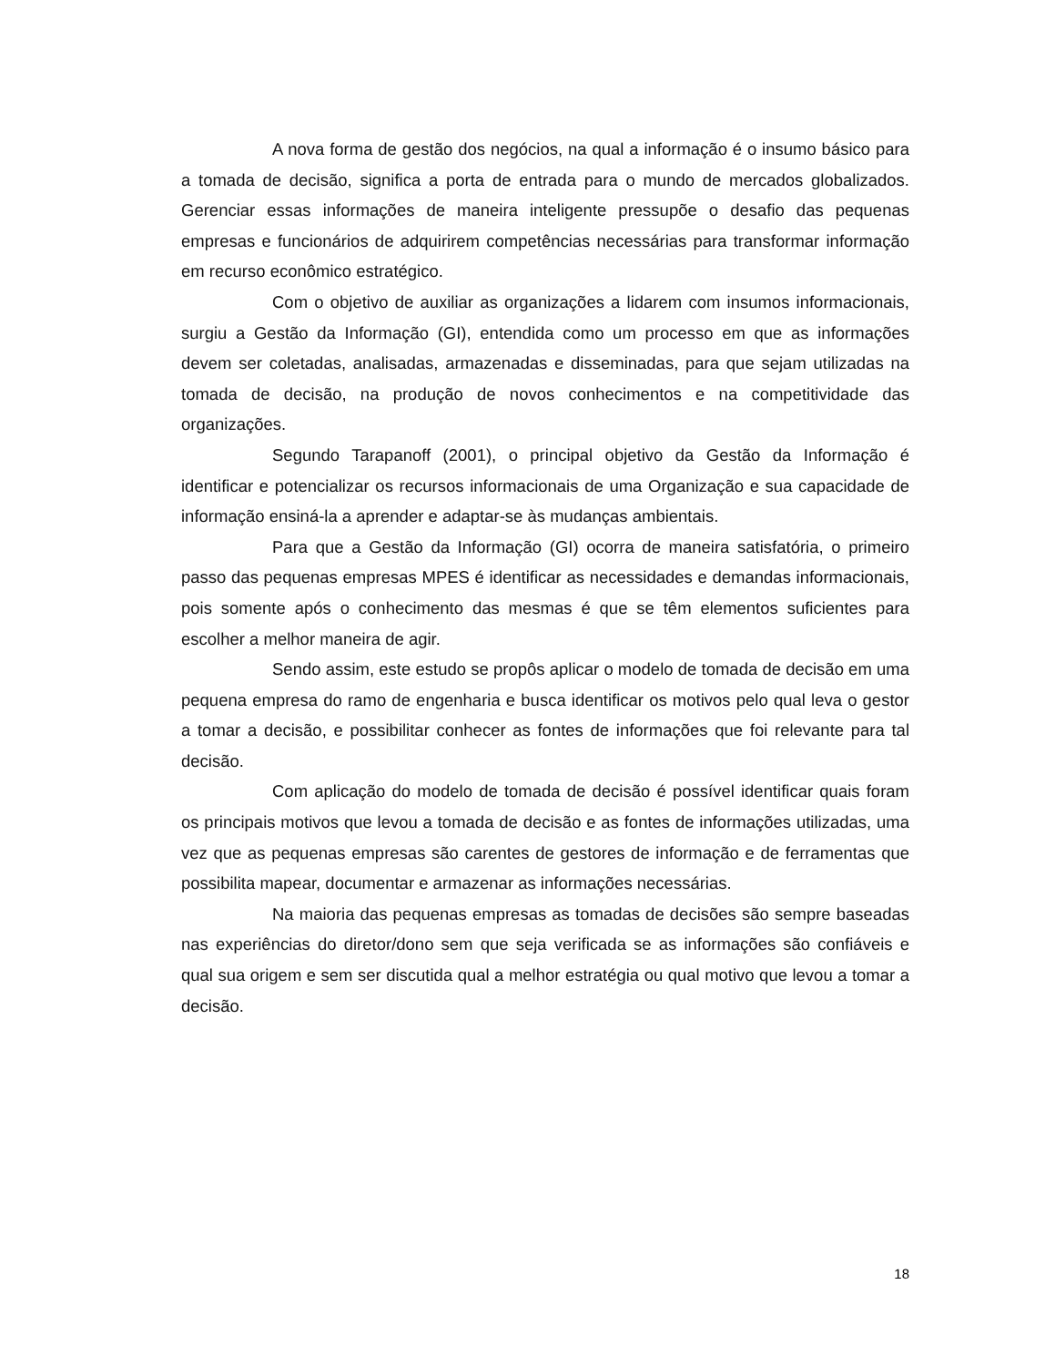A nova forma de gestão dos negócios, na qual a informação é o insumo básico para a tomada de decisão, significa a porta de entrada para o mundo de mercados globalizados. Gerenciar essas informações de maneira inteligente pressupõe o desafio das pequenas empresas e funcionários de adquirirem competências necessárias para transformar informação em recurso econômico estratégico.
Com o objetivo de auxiliar as organizações a lidarem com insumos informacionais, surgiu a Gestão da Informação (GI), entendida como um processo em que as informações devem ser coletadas, analisadas, armazenadas e disseminadas, para que sejam utilizadas na tomada de decisão, na produção de novos conhecimentos e na competitividade das organizações.
Segundo Tarapanoff (2001), o principal objetivo da Gestão da Informação é identificar e potencializar os recursos informacionais de uma Organização e sua capacidade de informação ensiná-la a aprender e adaptar-se às mudanças ambientais.
Para que a Gestão da Informação (GI) ocorra de maneira satisfatória, o primeiro passo das pequenas empresas MPES é identificar as necessidades e demandas informacionais, pois somente após o conhecimento das mesmas é que se têm elementos suficientes para escolher a melhor maneira de agir.
Sendo assim, este estudo se propôs aplicar o modelo de tomada de decisão em uma pequena empresa do ramo de engenharia e busca identificar os motivos pelo qual leva o gestor a tomar a decisão, e possibilitar conhecer as fontes de informações que foi relevante para tal decisão.
Com aplicação do modelo de tomada de decisão é possível identificar quais foram os principais motivos que levou a tomada de decisão e as fontes de informações utilizadas, uma vez que as pequenas empresas são carentes de gestores de informação e de ferramentas que possibilita mapear, documentar e armazenar as informações necessárias.
Na maioria das pequenas empresas as tomadas de decisões são sempre baseadas nas experiências do diretor/dono sem que seja verificada se as informações são confiáveis e qual sua origem e sem ser discutida qual a melhor estratégia ou qual motivo que levou a tomar a decisão.
18